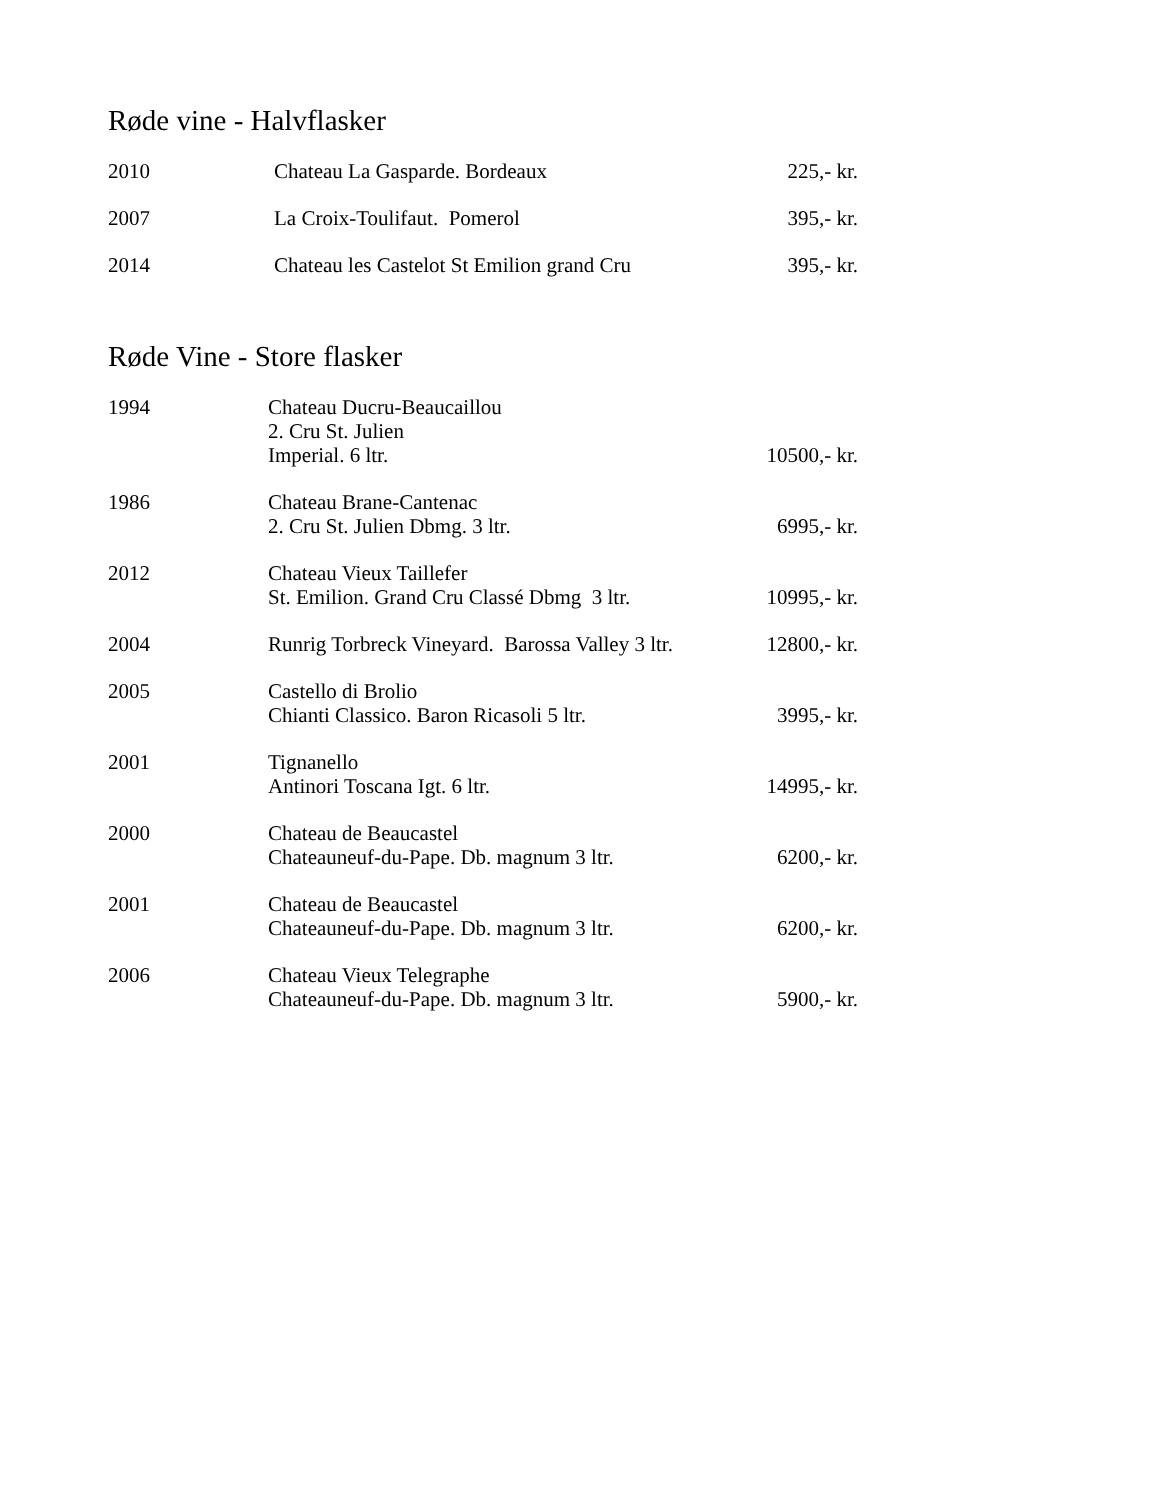Røde vine - Halvflasker
| 2010 | Chateau La Gasparde. Bordeaux | 225,- kr. |
| 2007 | La Croix-Toulifaut. Pomerol | 395,- kr. |
| 2014 | Chateau les Castelot St Emilion grand Cru | 395,- kr. |
Røde Vine - Store flasker
| 1994 | Chateau Ducru-Beaucaillou 2. Cru St. Julien Imperial. 6 ltr. | 10500,- kr. |
| 1986 | Chateau Brane-Cantenac 2. Cru St. Julien Dbmg. 3 ltr. | 6995,- kr. |
| 2012 | Chateau Vieux Taillefer St. Emilion. Grand Cru Classé Dbmg 3 ltr. | 10995,- kr. |
| 2004 | Runrig Torbreck Vineyard. Barossa Valley 3 ltr. | 12800,- kr. |
| 2005 | Castello di Brolio Chianti Classico. Baron Ricasoli 5 ltr. | 3995,- kr. |
| 2001 | Tignanello Antinori Toscana Igt. 6 ltr. | 14995,- kr. |
| 2000 | Chateau de Beaucastel Chateauneuf-du-Pape. Db. magnum 3 ltr. | 6200,- kr. |
| 2001 | Chateau de Beaucastel Chateauneuf-du-Pape. Db. magnum 3 ltr. | 6200,- kr. |
| 2006 | Chateau Vieux Telegraphe Chateauneuf-du-Pape. Db. magnum 3 ltr. | 5900,- kr. |